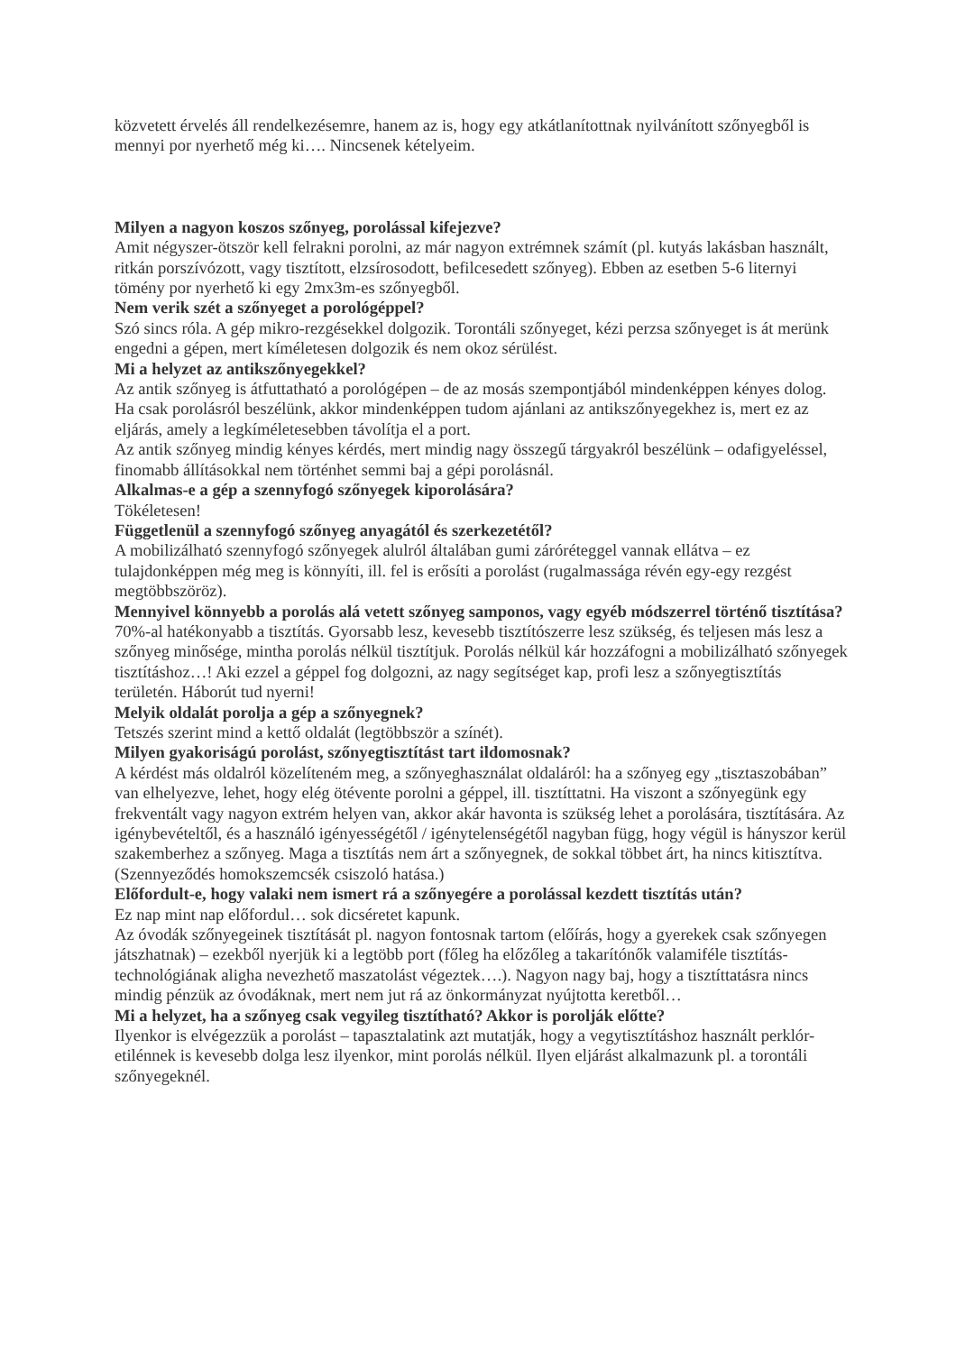közvetett érvelés áll rendelkezésemre, hanem az is, hogy egy atkátlanítottnak nyilvánított szőnyegből is mennyi por nyerhető még ki…. Nincsenek kételyeim.
Milyen a nagyon koszos szőnyeg, porolással kifejezve?
Amit négyszer-ötször kell felrakni porolni, az már nagyon extrémnek számít (pl. kutyás lakásban használt, ritkán porszívózott, vagy tisztított, elzsírosodott, befilcesedett szőnyeg). Ebben az esetben 5-6 liternyi tömény por nyerhető ki egy 2mx3m-es szőnyegből.
Nem verik szét a szőnyeget a porológéppel?
Szó sincs róla. A gép mikro-rezgésekkel dolgozik. Torontáli szőnyeget, kézi perzsa szőnyeget is át merünk engedni a gépen, mert kíméletesen dolgozik és nem okoz sérülést.
Mi a helyzet az antikszőnyegekkel?
Az antik szőnyeg is átfuttatható a porológépen – de az mosás szempontjából mindenképpen kényes dolog. Ha csak porolásról beszélünk, akkor mindenképpen tudom ajánlani az antikszőnyegekhez is, mert ez az eljárás, amely a legkíméletesebben távolítja el a port.
Az antik szőnyeg mindig kényes kérdés, mert mindig nagy összegű tárgyakról beszélünk – odafigyeléssel, finomabb állításokkal nem történhet semmi baj a gépi porolásnál.
Alkalmas-e a gép a szennyfogó szőnyegek kiporolására?
Tökéletesen!
Függetlenül a szennyfogó szőnyeg anyagától és szerkezetétől?
A mobilizálható szennyfogó szőnyegek alulról általában gumi záróréteggel vannak ellátva – ez tulajdonképpen még meg is könnyíti, ill. fel is erősíti a porolást (rugalmassága révén egy-egy rezgést megtöbbszöröz).
Mennyivel könnyebb a porolás alá vetett szőnyeg samponos, vagy egyéb módszerrel történő tisztítása?
70%-al hatékonyabb a tisztítás. Gyorsabb lesz, kevesebb tisztítószerre lesz szükség, és teljesen más lesz a szőnyeg minősége, mintha porolás nélkül tisztítjuk. Porolás nélkül kár hozzáfogni a mobilizálható szőnyegek tisztításhoz…! Aki ezzel a géppel fog dolgozni, az nagy segítséget kap, profi lesz a szőnyegtisztítás területén. Háborút tud nyerni!
Melyik oldalát porolja a gép a szőnyegnek?
Tetszés szerint mind a kettő oldalát (legtöbbször a színét).
Milyen gyakoriságú porolást, szőnyegtisztítást tart ildomosnak?
A kérdést más oldalról közelíteném meg, a szőnyeghasználat oldaláról: ha a szőnyeg egy „tisztaszobában” van elhelyezve, lehet, hogy elég ötévente porolni a géppel, ill. tisztíttatni. Ha viszont a szőnyegünk egy frekventált vagy nagyon extrém helyen van, akkor akár havonta is szükség lehet a porolására, tisztítására. Az igénybevételtől, és a használó igényességétől / igénytelenségétől nagyban függ, hogy végül is hányszor kerül szakemberhez a szőnyeg. Maga a tisztítás nem árt a szőnyegnek, de sokkal többet árt, ha nincs kitisztítva. (Szennyeződés homokszemcsék csiszoló hatása.)
Előfordult-e, hogy valaki nem ismert rá a szőnyegére a porolással kezdett tisztítás után?
Ez nap mint nap előfordul… sok dicséretet kapunk.
Az óvodák szőnyegeinek tisztítását pl. nagyon fontosnak tartom (előírás, hogy a gyerekek csak szőnyegen játszhatnak) – ezekből nyerjük ki a legtöbb port (főleg ha előzőleg a takarítónők valamiféle tisztítás-technológiának aligha nevezhető maszatolást végeztek….). Nagyon nagy baj, hogy a tisztíttatásra nincs mindig pénzük az óvodáknak, mert nem jut rá az önkormányzat nyújtotta keretből…
Mi a helyzet, ha a szőnyeg csak vegyileg tisztítható? Akkor is porolják előtte?
Ilyenkor is elvégezzük a porolást – tapasztalatink azt mutatják, hogy a vegytisztításhoz használt perklór-etilénnek is kevesebb dolga lesz ilyenkor, mint porolás nélkül. Ilyen eljárást alkalmazunk pl. a torontáli szőnyegeknél.